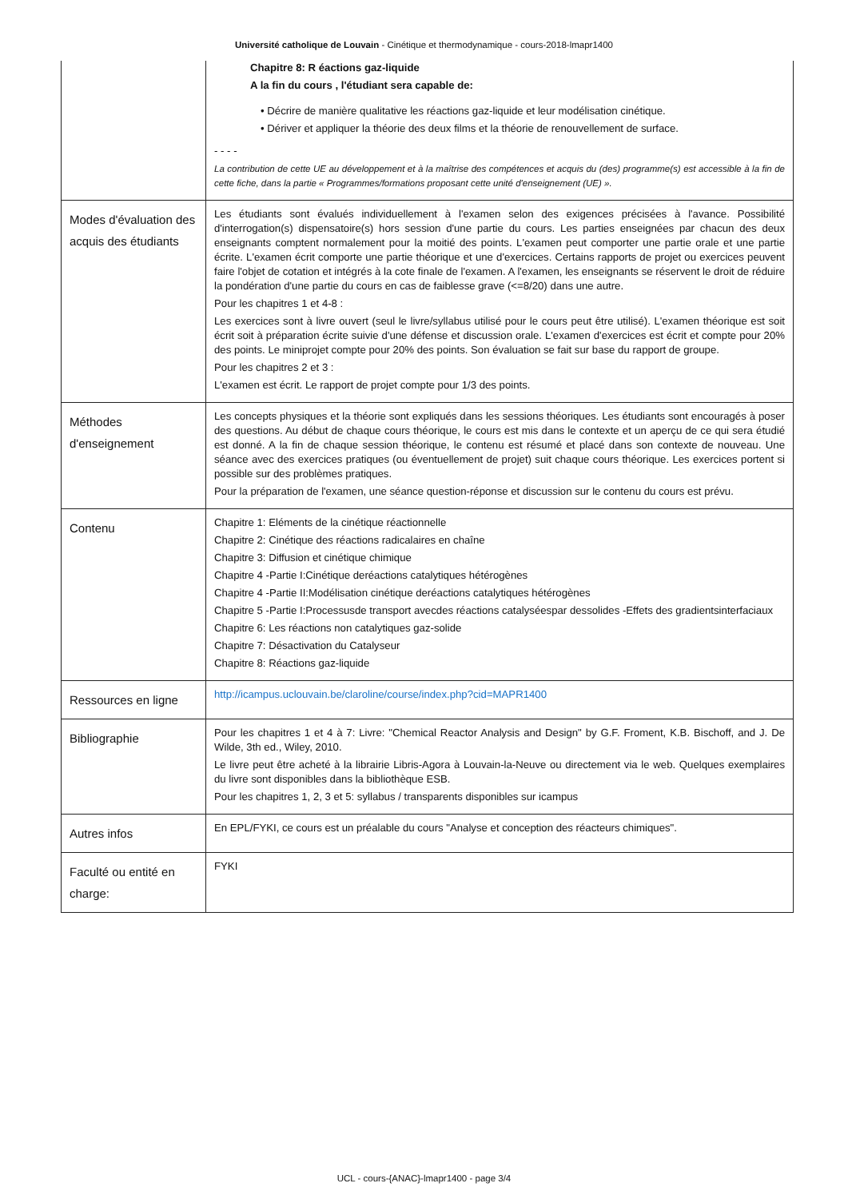Université catholique de Louvain - Cinétique et thermodynamique - cours-2018-lmapr1400
| | Chapitre 8: R éactions gaz-liquide A la fin du cours , l'étudiant sera capable de: • Décrire de manière qualitative les réactions gaz-liquide et leur modélisation cinétique. • Dériver et appliquer la théorie des deux films et la théorie de renouvellement de surface. - - - - La contribution de cette UE au développement et à la maîtrise des compétences et acquis du (des) programme(s) est accessible à la fin de cette fiche, dans la partie « Programmes/formations proposant cette unité d'enseignement (UE) ». |
| Modes d'évaluation des acquis des étudiants | Les étudiants sont évalués individuellement à l'examen selon des exigences précisées à l'avance. Possibilité d'interrogation(s) dispensatoire(s) hors session d'une partie du cours. Les parties enseignées par chacun des deux enseignants comptent normalement pour la moitié des points. L'examen peut comporter une partie orale et une partie écrite. L'examen écrit comporte une partie théorique et une d'exercices. Certains rapports de projet ou exercices peuvent faire l'objet de cotation et intégrés à la cote finale de l'examen. A l'examen, les enseignants se réservent le droit de réduire la pondération d'une partie du cours en cas de faiblesse grave (<=8/20) dans une autre. Pour les chapitres 1 et 4-8 : Les exercices sont à livre ouvert (seul le livre/syllabus utilisé pour le cours peut être utilisé). L'examen théorique est soit écrit soit à préparation écrite suivie d'une défense et discussion orale. L'examen d'exercices est écrit et compte pour 20% des points. Le miniprojet compte pour 20% des points. Son évaluation se fait sur base du rapport de groupe. Pour les chapitres 2 et 3 : L'examen est écrit. Le rapport de projet compte pour 1/3 des points. |
| Méthodes d'enseignement | Les concepts physiques et la théorie sont expliqués dans les sessions théoriques. Les étudiants sont encouragés à poser des questions. Au début de chaque cours théorique, le cours est mis dans le contexte et un aperçu de ce qui sera étudié est donné. A la fin de chaque session théorique, le contenu est résumé et placé dans son contexte de nouveau. Une séance avec des exercices pratiques (ou éventuellement de projet) suit chaque cours théorique. Les exercices portent si possible sur des problèmes pratiques. Pour la préparation de l'examen, une séance question-réponse et discussion sur le contenu du cours est prévu. |
| Contenu | Chapitre 1: Eléments de la cinétique réactionnelle Chapitre 2: Cinétique des réactions radicalaires en chaîne Chapitre 3: Diffusion et cinétique chimique Chapitre 4 -Partie I:Cinétique deréactions catalytiques hétérogènes Chapitre 4 -Partie II:Modélisation cinétique deréactions catalytiques hétérogènes Chapitre 5 -Partie I:Processusde transport avecdes réactions catalyséespar dessolides -Effets des gradientsinterfaciaux Chapitre 6: Les réactions non catalytiques gaz-solide Chapitre 7: Désactivation du Catalyseur Chapitre 8: Réactions gaz-liquide |
| Ressources en ligne | http://icampus.uclouvain.be/claroline/course/index.php?cid=MAPR1400 |
| Bibliographie | Pour les chapitres 1 et 4 à 7: Livre: "Chemical Reactor Analysis and Design" by G.F. Froment, K.B. Bischoff, and J. De Wilde, 3th ed., Wiley, 2010. Le livre peut être acheté à la librairie Libris-Agora à Louvain-la-Neuve ou directement via le web. Quelques exemplaires du livre sont disponibles dans la bibliothèque ESB. Pour les chapitres 1, 2, 3 et 5: syllabus / transparents disponibles sur icampus |
| Autres infos | En EPL/FYKI, ce cours est un préalable du cours "Analyse et conception des réacteurs chimiques". |
| Faculté ou entité en charge: | FYKI |
UCL - cours-{ANAC}-lmapr1400 - page 3/4